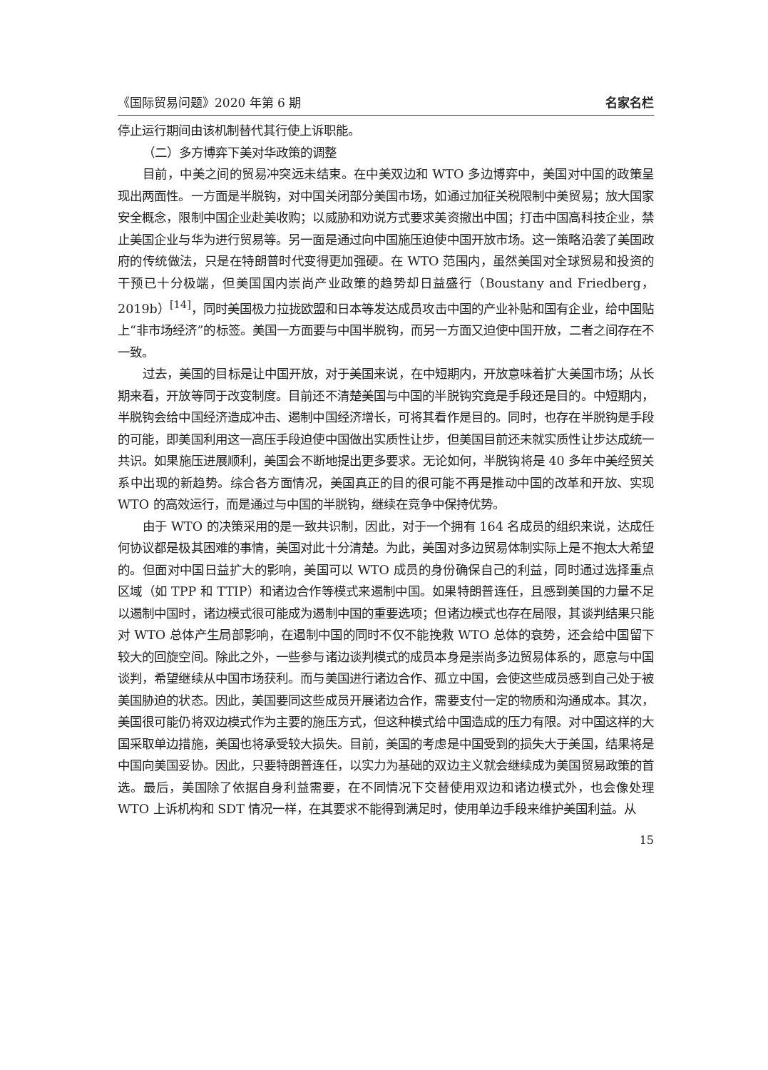《国际贸易问题》2020 年第 6 期 名家名栏
停止运行期间由该机制替代其行使上诉职能。
（二）多方博弈下美对华政策的调整
目前，中美之间的贸易冲突远未结束。在中美双边和 WTO 多边博弈中，美国对中国的政策呈现出两面性。一方面是半脱钩，对中国关闭部分美国市场，如通过加征关税限制中美贸易；放大国家安全概念，限制中国企业赴美收购；以威胁和劝说方式要求美资撤出中国；打击中国高科技企业，禁止美国企业与华为进行贸易等。另一面是通过向中国施压迫使中国开放市场。这一策略沿袭了美国政府的传统做法，只是在特朗普时代变得更加强硬。在 WTO 范围内，虽然美国对全球贸易和投资的干预已十分极端，但美国国内崇尚产业政策的趋势却日益盛行（Boustany and Friedberg，2019b）<sup>[14]</sup>，同时美国极力拉拢欧盟和日本等发达成员攻击中国的产业补贴和国有企业，给中国贴上“非市场经济”的标签。美国一方面要与中国半脱钩，而另一方面又迫使中国开放，二者之间存在不一致。
过去，美国的目标是让中国开放，对于美国来说，在中短期内，开放意味着扩大美国市场；从长期来看，开放等同于改变制度。目前还不清楚美国与中国的半脱钩究竟是手段还是目的。中短期内，半脱钩会给中国经济造成冲击、遏制中国经济增长，可将其看作是目的。同时，也存在半脱钩是手段的可能，即美国利用这一高压手段迫使中国做出实质性让步，但美国目前还未就实质性让步达成统一共识。如果施压进展顺利，美国会不断地提出更多要求。无论如何，半脱钩将是 40 多年中美经贸关系中出现的新趋势。综合各方面情况，美国真正的目的很可能不再是推动中国的改革和开放、实现 WTO 的高效运行，而是通过与中国的半脱钩，继续在竞争中保持优势。
由于 WTO 的决策采用的是一致共识制，因此，对于一个拥有 164 名成员的组织来说，达成任何协议都是极其困难的事情，美国对此十分清楚。为此，美国对多边贸易体制实际上是不抱太大希望的。但面对中国日益扩大的影响，美国可以 WTO 成员的身份确保自己的利益，同时通过选择重点区域（如 TPP 和 TTIP）和诸边合作等模式来遏制中国。如果特朗普连任，且感到美国的力量不足以遏制中国时，诸边模式很可能成为遏制中国的重要选项；但诸边模式也存在局限，其谈判结果只能对 WTO 总体产生局部影响，在遏制中国的同时不仅不能挽救 WTO 总体的衰势，还会给中国留下较大的回旋空间。除此之外，一些参与诸边谈判模式的成员本身是崇尚多边贸易体系的，愿意与中国谈判，希望继续从中国市场获利。而与美国进行诸边合作、孤立中国，会使这些成员感到自己处于被美国胁迫的状态。因此，美国要同这些成员开展诸边合作，需要支付一定的物质和沟通成本。其次，美国很可能仍将双边模式作为主要的施压方式，但这种模式给中国造成的压力有限。对中国这样的大国采取单边措施，美国也将承受较大损失。目前，美国的考虑是中国受到的损失大于美国，结果将是中国向美国妥协。因此，只要特朗普连任，以实力为基础的双边主义就会继续成为美国贸易政策的首选。最后，美国除了依据自身利益需要，在不同情况下交替使用双边和诸边模式外，也会像处理 WTO 上诉机构和 SDT 情况一样，在其要求不能得到满足时，使用单边手段来维护美国利益。从
15